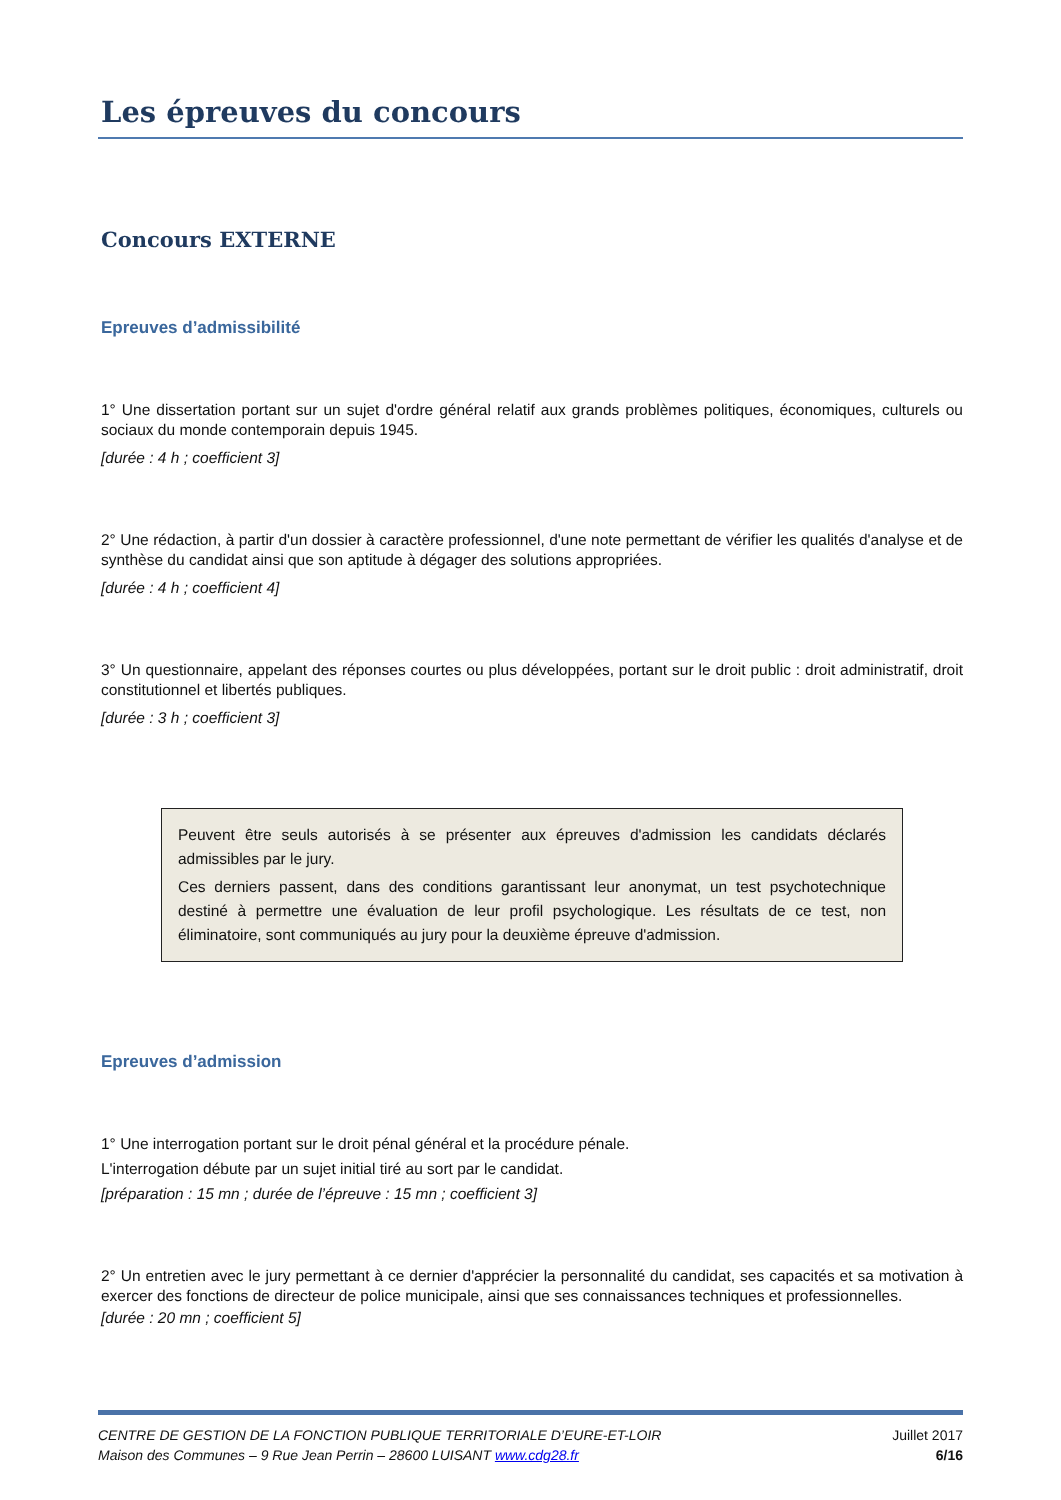Les épreuves du concours
Concours EXTERNE
Epreuves d’admissibilité
1° Une dissertation portant sur un sujet d'ordre général relatif aux grands problèmes politiques, économiques, culturels ou sociaux du monde contemporain depuis 1945.
[durée : 4 h ; coefficient 3]
2° Une rédaction, à partir d'un dossier à caractère professionnel, d'une note permettant de vérifier les qualités d'analyse et de synthèse du candidat ainsi que son aptitude à dégager des solutions appropriées.
[durée : 4 h ; coefficient 4]
3° Un questionnaire, appelant des réponses courtes ou plus développées, portant sur le droit public : droit administratif, droit constitutionnel et libertés publiques.
[durée : 3 h ; coefficient 3]
Peuvent être seuls autorisés à se présenter aux épreuves d'admission les candidats déclarés admissibles par le jury.
Ces derniers passent, dans des conditions garantissant leur anonymat, un test psychotechnique destiné à permettre une évaluation de leur profil psychologique. Les résultats de ce test, non éliminatoire, sont communiqués au jury pour la deuxième épreuve d'admission.
Epreuves d’admission
1° Une interrogation portant sur le droit pénal général et la procédure pénale.
L'interrogation débute par un sujet initial tiré au sort par le candidat.
[préparation : 15 mn ; durée de l’épreuve : 15 mn ; coefficient 3]
2° Un entretien avec le jury permettant à ce dernier d'apprécier la personnalité du candidat, ses capacités et sa motivation à exercer des fonctions de directeur de police municipale, ainsi que ses connaissances techniques et professionnelles.
[durée : 20 mn ; coefficient 5]
CENTRE DE GESTION DE LA FONCTION PUBLIQUE TERRITORIALE D’EURE-ET-LOIR
Maison des Communes – 9 Rue Jean Perrin – 28600 LUISANT www.cdg28.fr
Juillet 2017
6/16